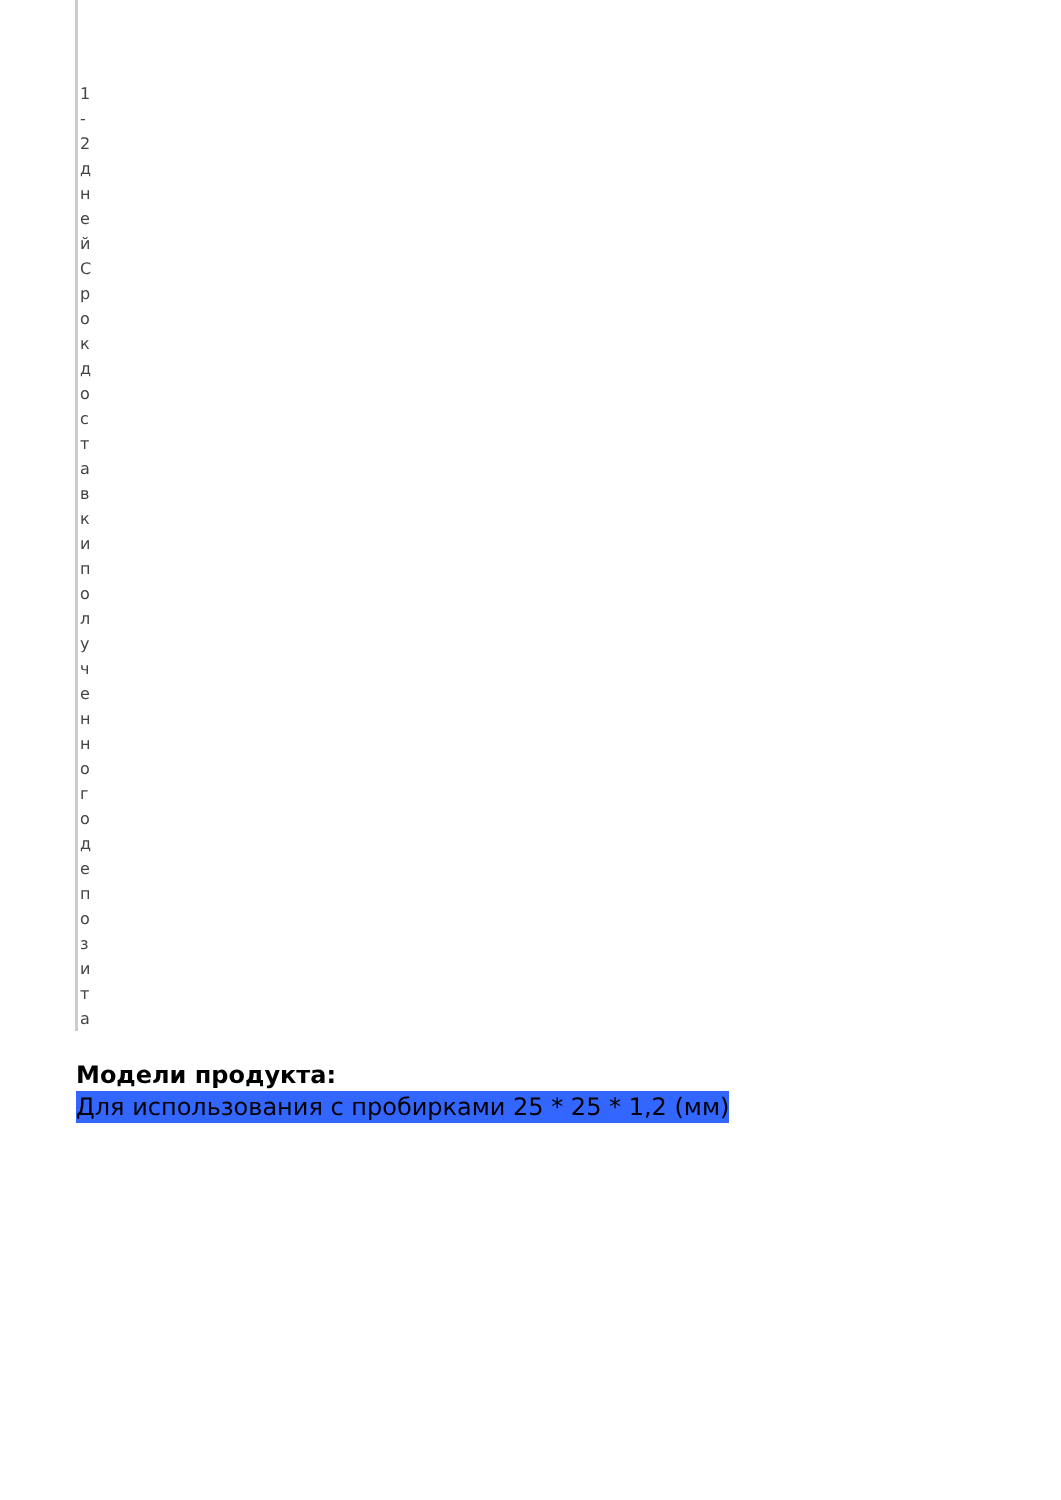1-2 дней
Срок доставки полученного депозита
Модели продукта:
Для использования с пробирками 25 * 25 * 1,2 (мм)